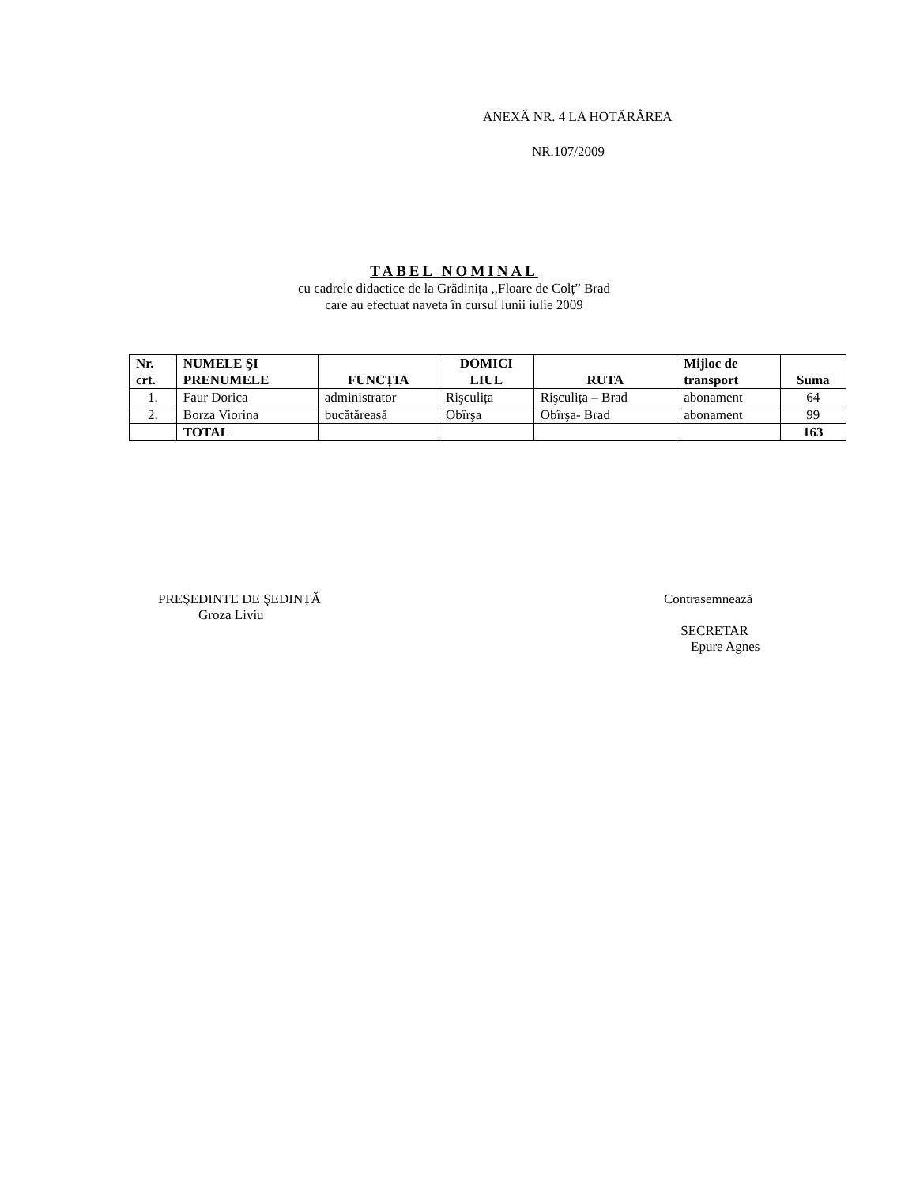ANEXĂ NR. 4 LA HOTĂRÂREA
NR.107/2009
TABEL NOMINAL
cu cadrele didactice de la Grădinița ,,Floare de Colț” Brad
care au efectuat naveta în cursul lunii iulie 2009
| Nr. crt. | NUMELE ŞI PRENUMELE | FUNCȚIA | DOMICI LIUL | RUTA | Mijloc de transport | Suma |
| --- | --- | --- | --- | --- | --- | --- |
| 1. | Faur Dorica | administrator | Rişculița | Rişculița – Brad | abonament | 64 |
| 2. | Borza Viorina | bucătăreasă | Obîrşa | Obîrşa- Brad | abonament | 99 |
| | TOTAL | | | | | 163 |
PREŞEDINTE DE ŞEDINȚĂ
Groza Liviu
Contrasemnează
SECRETAR
Epure Agnes